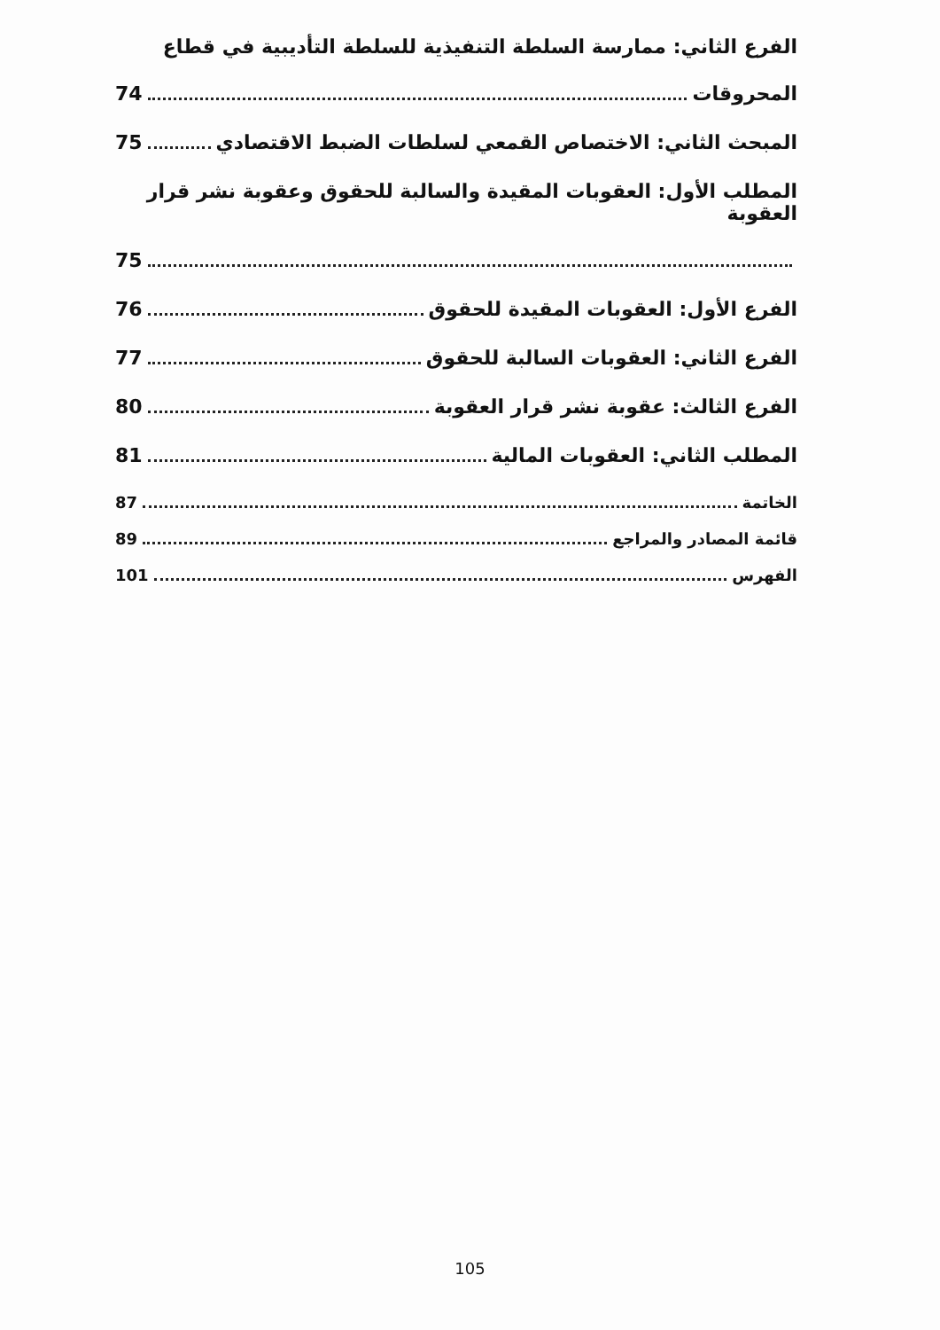الفرع الثاني: ممارسة السلطة التنفيذية للسلطة التأديبية في قطاع
المحروقات 74
المبحث الثاني: الاختصاص القمعي لسلطات الضبط الاقتصادي 75
المطلب الأول: العقوبات المقيدة والسالبة للحقوق وعقوبة نشر قرار العقوبة
75
الفرع الأول: العقوبات المقيدة للحقوق 76
الفرع الثاني: العقوبات السالبة للحقوق 77
الفرع الثالث: عقوبة نشر قرار العقوبة 80
المطلب الثاني: العقوبات المالية 81
الخاتمة 87
قائمة المصادر والمراجع 89
الفهرس 101
105